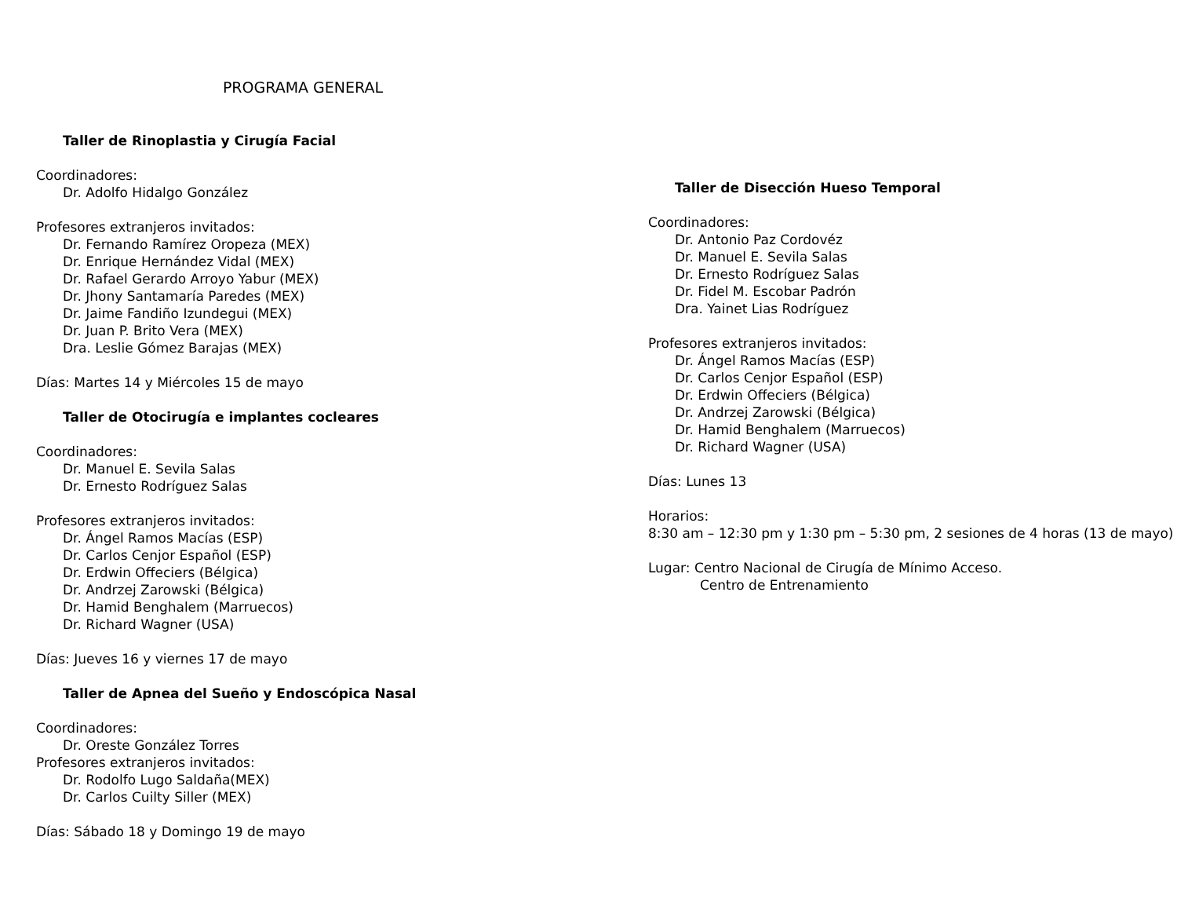PROGRAMA GENERAL
Taller de Rinoplastia y Cirugía Facial
Coordinadores:
Dr. Adolfo Hidalgo González
Profesores extranjeros invitados:
Dr. Fernando Ramírez Oropeza (MEX)
Dr. Enrique Hernández Vidal (MEX)
Dr. Rafael Gerardo Arroyo Yabur (MEX)
Dr. Jhony Santamaría Paredes (MEX)
Dr. Jaime Fandiño Izundegui (MEX)
Dr. Juan P. Brito Vera (MEX)
Dra. Leslie Gómez Barajas (MEX)
Días: Martes 14 y Miércoles 15 de mayo
Taller de Otocirugía e implantes cocleares
Coordinadores:
Dr. Manuel E. Sevila Salas
Dr. Ernesto Rodríguez Salas
Profesores extranjeros invitados:
Dr. Ángel Ramos Macías (ESP)
Dr. Carlos Cenjor Español (ESP)
Dr. Erdwin Offeciers (Bélgica)
Dr. Andrzej Zarowski (Bélgica)
Dr. Hamid Benghalem (Marruecos)
Dr. Richard Wagner (USA)
Días: Jueves 16 y viernes 17 de mayo
Taller de Apnea del Sueño y Endoscópica Nasal
Coordinadores:
Dr. Oreste González Torres
Profesores extranjeros invitados:
Dr. Rodolfo Lugo Saldaña(MEX)
Dr. Carlos Cuilty Siller (MEX)
Días: Sábado 18 y Domingo 19 de mayo
Taller de Disección Hueso Temporal
Coordinadores:
Dr. Antonio Paz Cordovéz
Dr. Manuel E. Sevila Salas
Dr. Ernesto Rodríguez Salas
Dr. Fidel M. Escobar Padrón
Dra. Yainet Lias Rodríguez
Profesores extranjeros invitados:
Dr. Ángel Ramos Macías (ESP)
Dr. Carlos Cenjor Español (ESP)
Dr. Erdwin Offeciers (Bélgica)
Dr. Andrzej Zarowski (Bélgica)
Dr. Hamid Benghalem (Marruecos)
Dr. Richard Wagner (USA)
Días: Lunes 13
Horarios:
8:30 am – 12:30 pm y 1:30 pm – 5:30 pm, 2 sesiones de 4 horas (13 de mayo)
Lugar: Centro Nacional de Cirugía de Mínimo Acceso.
Centro de Entrenamiento